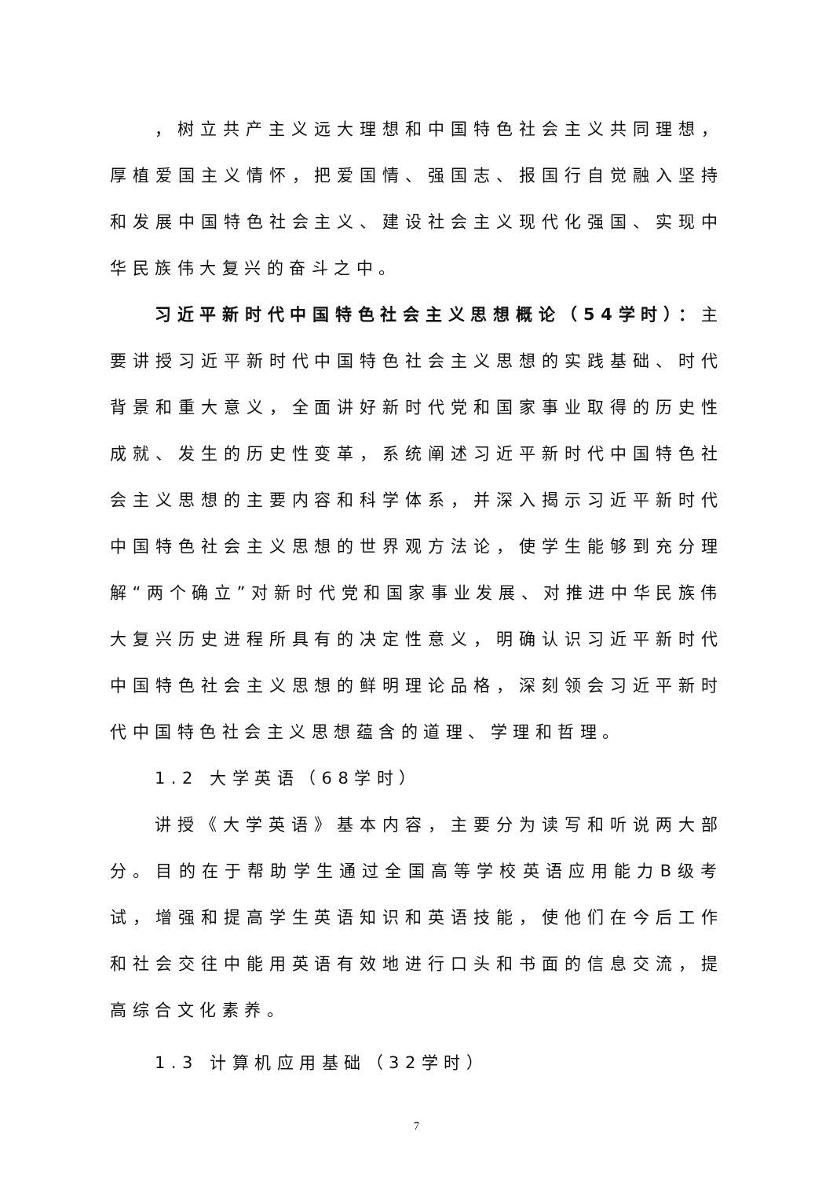，树立共产主义远大理想和中国特色社会主义共同理想，厚植爱国主义情怀，把爱国情、强国志、报国行自觉融入坚持和发展中国特色社会主义、建设社会主义现代化强国、实现中华民族伟大复兴的奋斗之中。
习近平新时代中国特色社会主义思想概论（54学时）：主要讲授习近平新时代中国特色社会主义思想的实践基础、时代背景和重大意义，全面讲好新时代党和国家事业取得的历史性成就、发生的历史性变革，系统阐述习近平新时代中国特色社会主义思想的主要内容和科学体系，并深入揭示习近平新时代中国特色社会主义思想的世界观方法论，使学生能够到充分理解“两个确立”对新时代党和国家事业发展、对推进中华民族伟大复兴历史进程所具有的决定性意义，明确认识习近平新时代中国特色社会主义思想的鲜明理论品格，深刻领会习近平新时代中国特色社会主义思想蕴含的道理、学理和哲理。
1.2 大学英语（68学时）
讲授《大学英语》基本内容，主要分为读写和听说两大部分。目的在于帮助学生通过全国高等学校英语应用能力B级考试，增强和提高学生英语知识和英语技能，使他们在今后工作和社会交往中能用英语有效地进行口头和书面的信息交流，提高综合文化素养。
1.3 计算机应用基础（32学时）
7